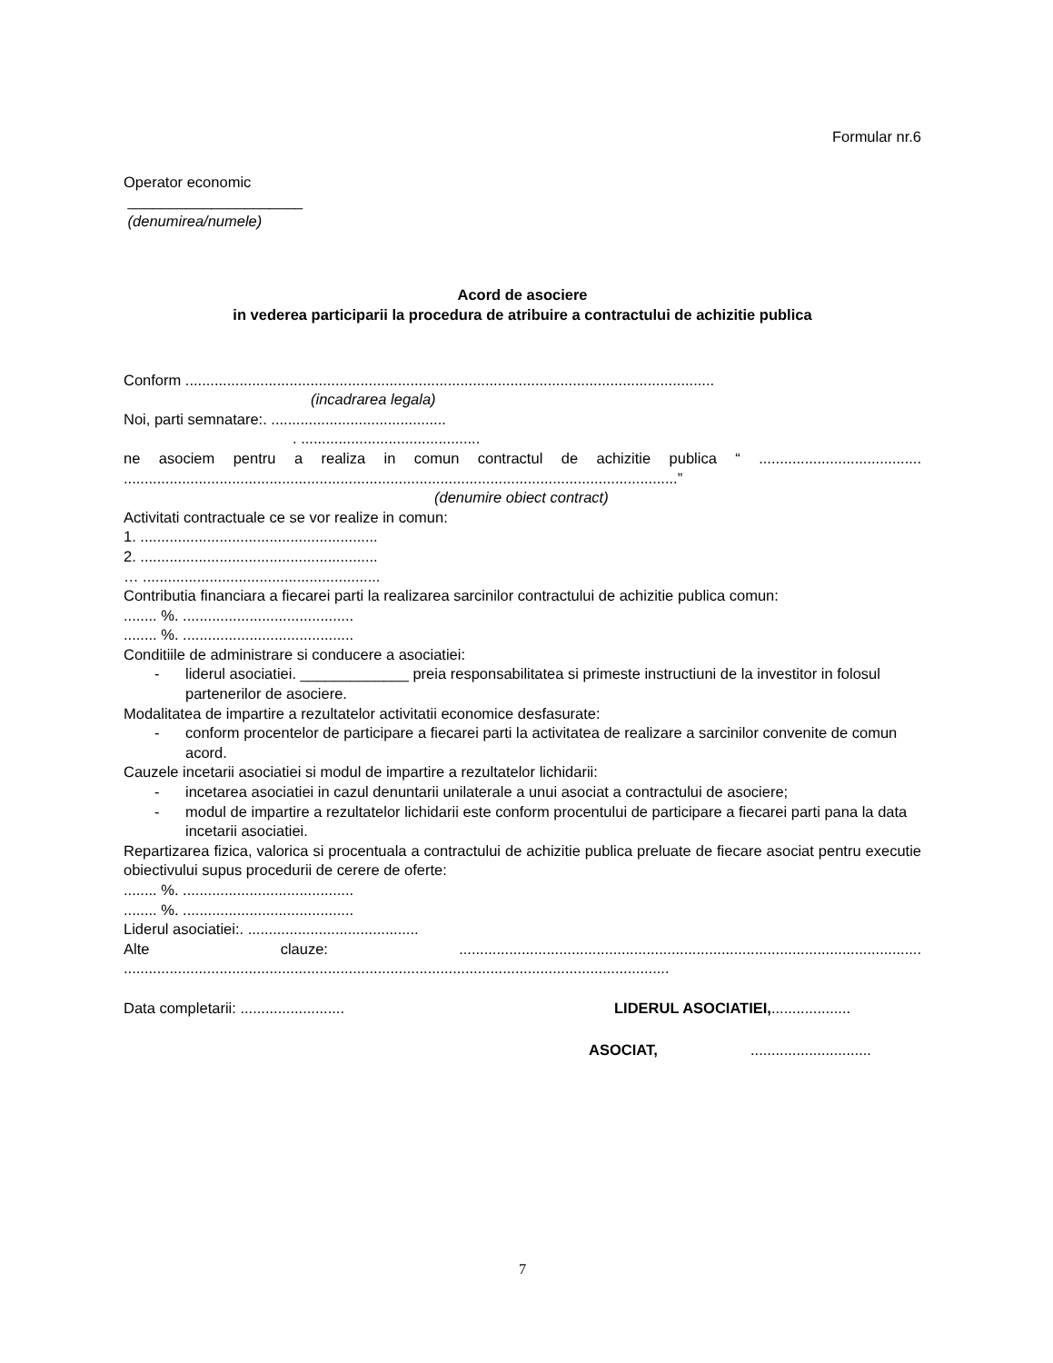Formular nr.6
Operator economic
_____________________
(denumirea/numele)
Acord de asociere
in vederea participarii la procedura de atribuire a contractului de achizitie publica
Conform ...............................................................................................................................
(incadrarea legala)
Noi, parti semnatare:. ..........................................
. ...........................................
ne asociem pentru a realiza in comun contractul de achizitie publica “ .......................................
.....................................................................................................................................”
(denumire obiect contract)
Activitati contractuale ce se vor realize in comun:
1. .........................................................
2. .........................................................
… .........................................................
Contributia financiara a fiecarei parti la realizarea sarcinilor contractului de achizitie publica comun:
........ %. .........................................
........ %. .........................................
Conditiile de administrare si conducere a asociatiei:
- liderul asociatiei. _____________ preia responsabilitatea si primeste instructiuni de la investitor in folosul partenerilor de asociere.
Modalitatea de impartire a rezultatelor activitatii economice desfasurate:
- conform procentelor de participare a fiecarei parti la activitatea de realizare a sarcinilor convenite de comun acord.
Cauzele incetarii asociatiei si modul de impartire a rezultatelor lichidarii:
- incetarea asociatiei in cazul denuntarii unilaterale a unui asociat a contractului de asociere;
- modul de impartire a rezultatelor lichidarii este conform procentului de participare a fiecarei parti pana la data incetarii asociatiei.
Repartizarea fizica, valorica si procentuala a contractului de achizitie publica preluate de fiecare asociat pentru executie obiectivului supus procedurii de cerere de oferte:
........ %. .........................................
........ %. .........................................
Liderul asociatiei:. .........................................
Alte clauze: ...............................................................................................................
...................................................................................................................................
Data completarii: ......................... LIDERUL ASOCIATIEI,...................
ASOCIAT,.............................
7